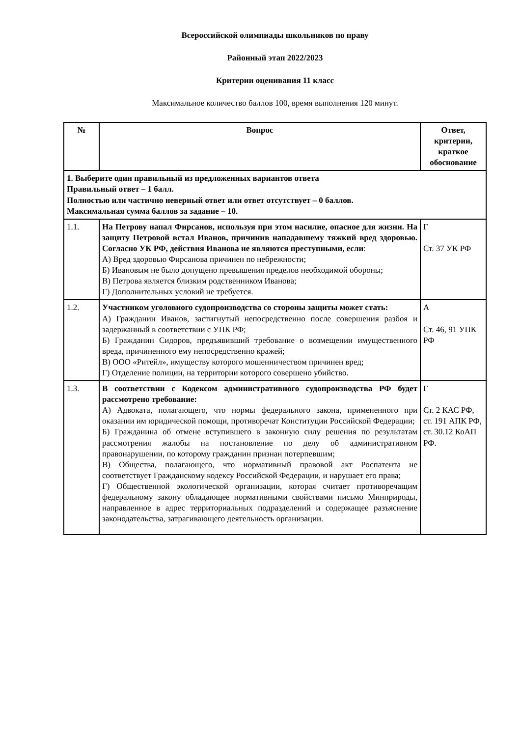Всероссийской олимпиады школьников по праву
Районный этап 2022/2023
Критерии оценивания 11 класс
Максимальное количество баллов 100, время выполнения 120 минут.
| № | Вопрос | Ответ, критерии, краткое обоснование |
| --- | --- | --- |
| 1. Выберите один правильный из предложенных вариантов ответа Правильный ответ – 1 балл. Полностью или частично неверный ответ или ответ отсутствует – 0 баллов. Максимальная сумма баллов за задание – 10. | | |
| 1.1. | На Петрову напал Фирсанов, используя при этом насилие, опасное для жизни. На защиту Петровой встал Иванов, причинив нападавшему тяжкий вред здоровью. Согласно УК РФ, действия Иванова не являются преступными, если : А) Вред здоровью Фирсанова причинен по небрежности; Б) Ивановым не было допущено превышения пределов необходимой обороны; В) Петрова является близким родственником Иванова; Г) Дополнительных условий не требуется. | Г Ст. 37 УК РФ |
| 1.2. | Участником уголовного судопроизводства со стороны защиты может стать: А) Гражданин Иванов, застигнутый непосредственно после совершения разбоя и задержанный в соответствии с УПК РФ; Б) Гражданин Сидоров, предъявивший требование о возмещении имущественного вреда, причиненного ему непосредственно кражей; В) ООО «Ритейл», имуществу которого мошенничеством причинен вред; Г) Отделение полиции, на территории которого совершено убийство. | А Ст. 46, 91 УПК РФ |
| 1.3. | В соответствии с Кодексом административного судопроизводства РФ будет рассмотрено требование: А) Адвоката, полагающего, что нормы федерального закона, примененного при оказании им юридической помощи, противоречат Конституции Российской Федерации; Б) Гражданина об отмене вступившего в законную силу решения по результатам рассмотрения жалобы на постановление по делу об административном правонарушении, по которому гражданин признан потерпевшим; В) Общества, полагающего, что нормативный правовой акт Роспатента не соответствует Гражданскому кодексу Российской Федерации, и нарушает его права; Г) Общественной экологической организации, которая считает противоречащим федеральному закону обладающее нормативными свойствами письмо Минприроды, направленное в адрес территориальных подразделений и содержащее разъяснение законодательства, затрагивающего деятельность организации. | Г Ст. 2 КАС РФ, ст. 191 АПК РФ, ст. 30.12 КоАП РФ. |